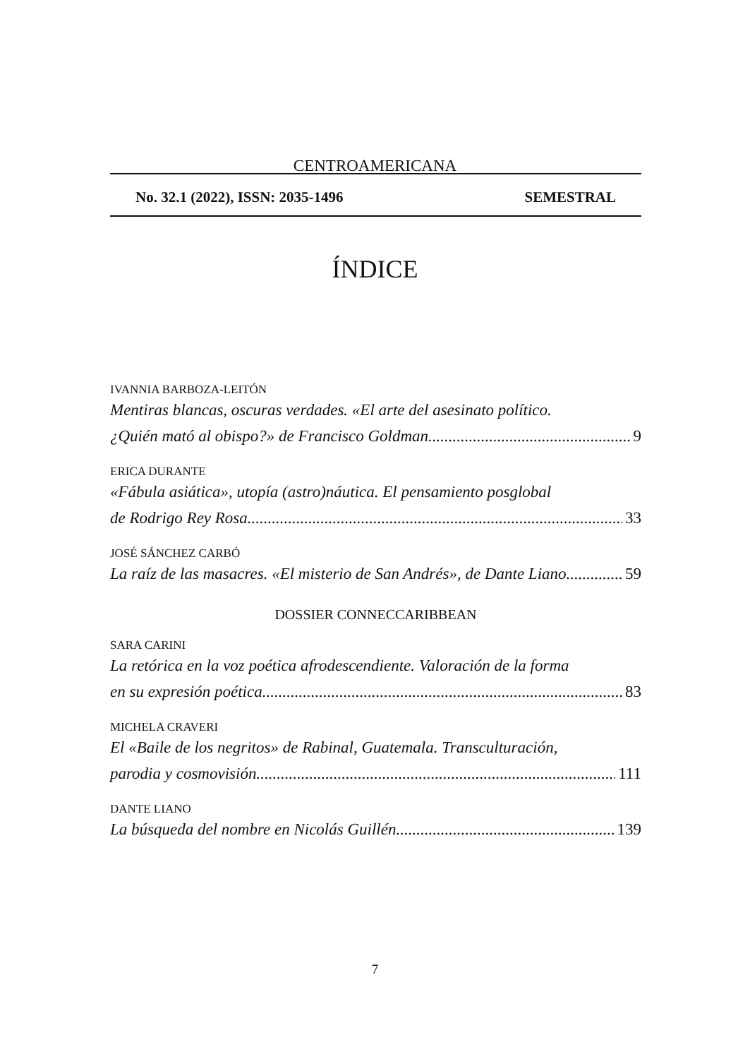CENTROAMERICANA
No. 32.1 (2022), ISSN: 2035-1496 SEMESTRAL
ÍNDICE
IVANNIA BARBOZA-LEITÓN
Mentiras blancas, oscuras verdades. «El arte del asesinato político.
¿Quién mató al obispo?» de Francisco Goldman 9
ERICA DURANTE
«Fábula asiática», utopía (astro)náutica. El pensamiento posglobal
de Rodrigo Rey Rosa 33
JOSÉ SÁNCHEZ CARBÓ
La raíz de las masacres. «El misterio de San Andrés», de Dante Liano 59
DOSSIER CONNECCARIBBEAN
SARA CARINI
La retórica en la voz poética afrodescendiente. Valoración de la forma
en su expresión poética 83
MICHELA CRAVERI
El «Baile de los negritos» de Rabinal, Guatemala. Transculturación,
parodia y cosmovisión 111
DANTE LIANO
La búsqueda del nombre en Nicolás Guillén 139
7